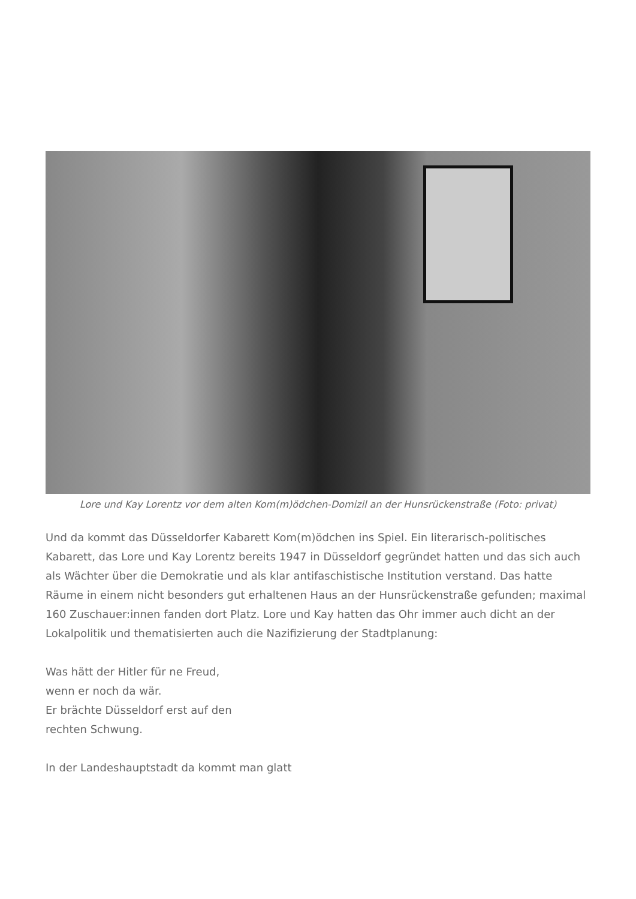Lore und Kay Lorentz vor dem alten Kom(m)ödchen-Domizil an der Hunsrückenstraße (Foto: privat)
Und da kommt das Düsseldorfer Kabarett Kom(m)ödchen ins Spiel. Ein literarisch-politisches Kabarett, das Lore und Kay Lorentz bereits 1947 in Düsseldorf gegründet hatten und das sich auch als Wächter über die Demokratie und als klar antifaschistische Institution verstand. Das hatte Räume in einem nicht besonders gut erhaltenen Haus an der Hunsrückenstraße gefunden; maximal 160 Zuschauer:innen fanden dort Platz. Lore und Kay hatten das Ohr immer auch dicht an der Lokalpolitik und thematisierten auch die Nazifizierung der Stadtplanung:
Was hätt der Hitler für ne Freud,
wenn er noch da wär.
Er brächte Düsseldorf erst auf den
rechten Schwung.
In der Landeshauptstadt da kommt man glatt